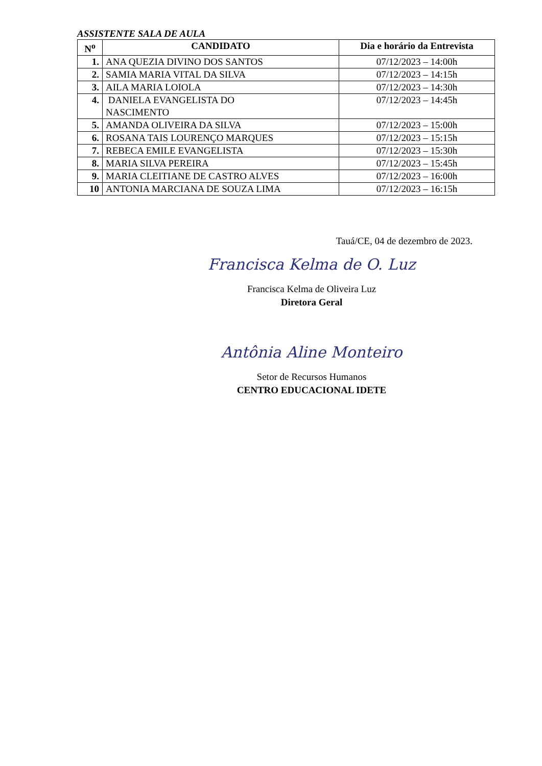ASSISTENTE SALA DE AULA
| N<sup>o</sup> | CANDIDATO | Dia e horário da Entrevista |
| --- | --- | --- |
| 1. | ANA QUEZIA DIVINO DOS SANTOS | 07/12/2023 – 14:00h |
| 2. | SAMIA MARIA VITAL DA SILVA | 07/12/2023 – 14:15h |
| 3. | AILA MARIA LOIOLA | 07/12/2023 – 14:30h |
| 4. | DANIELA EVANGELISTA DO NASCIMENTO | 07/12/2023 – 14:45h |
| 5. | AMANDA OLIVEIRA DA SILVA | 07/12/2023 – 15:00h |
| 6. | ROSANA TAIS LOURENÇO MARQUES | 07/12/2023 – 15:15h |
| 7. | REBECA EMILE EVANGELISTA | 07/12/2023 – 15:30h |
| 8. | MARIA SILVA PEREIRA | 07/12/2023 – 15:45h |
| 9. | MARIA CLEITIANE DE CASTRO ALVES | 07/12/2023 – 16:00h |
| 10 | ANTONIA MARCIANA DE SOUZA LIMA | 07/12/2023 – 16:15h |
Tauá/CE, 04 de dezembro de 2023.
Francisca Kelma de O. Luz
Francisca Kelma de Oliveira Luz
Diretora Geral
Antônia Aline Monteiro
Setor de Recursos Humanos
CENTRO EDUCACIONAL IDETE